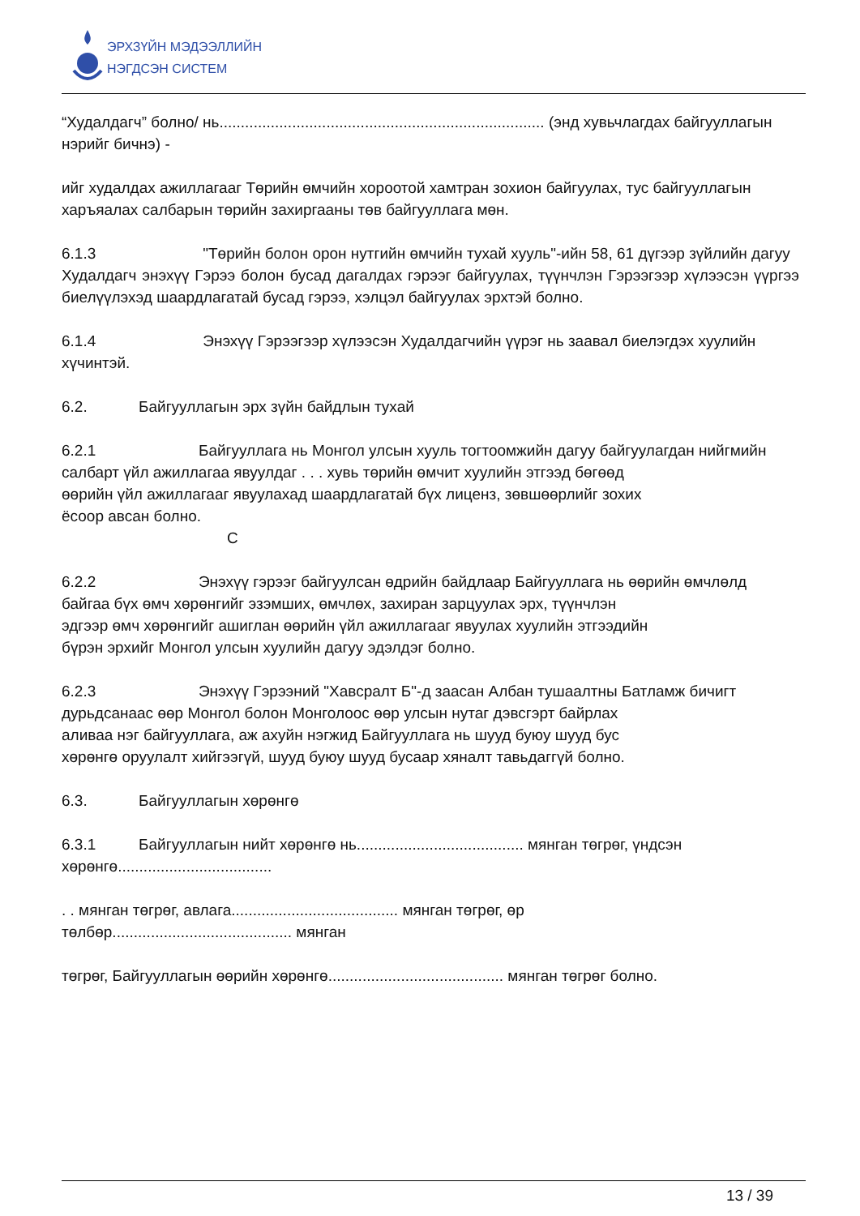ЭРХЗҮЙН МЭДЭЭЛЛИЙН
НЭГДСЭН СИСТЕМ
“Худалдагч” болно/ нь............................................................................ (энд хувьчлагдах байгууллагын нэрийг бичнэ) -
ийг худалдах ажиллагааг Төрийн өмчийн хороотой хамтран зохион байгуулах, тус байгууллагын харъяалах салбарын төрийн захиргааны төв байгууллага мөн.
6.1.3 "Төрийн болон орон нутгийн өмчийн тухай хууль"-ийн 58, 61 дүгээр зүйлийн дагуу
Худалдагч энэхүү Гэрээ болон бусад дагалдах гэрээг байгуулах, түүнчлэн Гэрээгээр хүлээсэн үүргээ биелүүлэхэд шаардлагатай бусад гэрээ, хэлцэл байгуулах эрхтэй болно.
6.1.4 Энэхүү Гэрээгээр хүлээсэн Худалдагчийн үүрэг нь заавал биелэгдэх хуулийн
хүчинтэй.
6.2. Байгууллагын эрх зүйн байдлын тухай
6.2.1 Байгууллага нь Монгол улсын хууль тогтоомжийн дагуу байгуулагдан нийгмийн
салбарт үйл ажиллагаа явуулдаг . . . хувь төрийн өмчит хуулийн этгээд бөгөөд
өөрийн үйл ажиллагааг явуулахад шаардлагатай бүх лиценз, зөвшөөрлийг зохих
ёсоор авсан болно.
С
6.2.2 Энэхүү гэрээг байгуулсан өдрийн байдлаар Байгууллага нь өөрийн өмчлөлд
байгаа бүх өмч хөрөнгийг эзэмших, өмчлөх, захиран зарцуулах эрх, түүнчлэн
эдгээр өмч хөрөнгийг ашиглан өөрийн үйл ажиллагааг явуулах хуулийн этгээдийн
бүрэн эрхийг Монгол улсын хуулийн дагуу эдэлдэг болно.
6.2.3 Энэхүү Гэрээний "Хавсралт Б"-д заасан Албан тушаалтны Батламж бичигт
дурьдсанаас өөр Монгол болон Монголоос өөр улсын нутаг дэвсгэрт байрлах
аливаа нэг байгууллага, аж ахуйн нэгжид Байгууллага нь шууд буюу шууд бус
хөрөнгө оруулалт хийгээгүй, шууд буюу шууд бусаар хяналт тавьдаггүй болно.
6.3. Байгууллагын хөрөнгө
6.3.1 Байгууллагын нийт хөрөнгө нь....................................... мянган төгрөг, үндсэн хөрөнгө....................................
. . мянган төгрөг, авлага....................................... мянган төгрөг, өр
төлбөр.......................................... мянган
төгрөг, Байгууллагын өөрийн хөрөнгө......................................... мянган төгрөг болно.
13 / 39